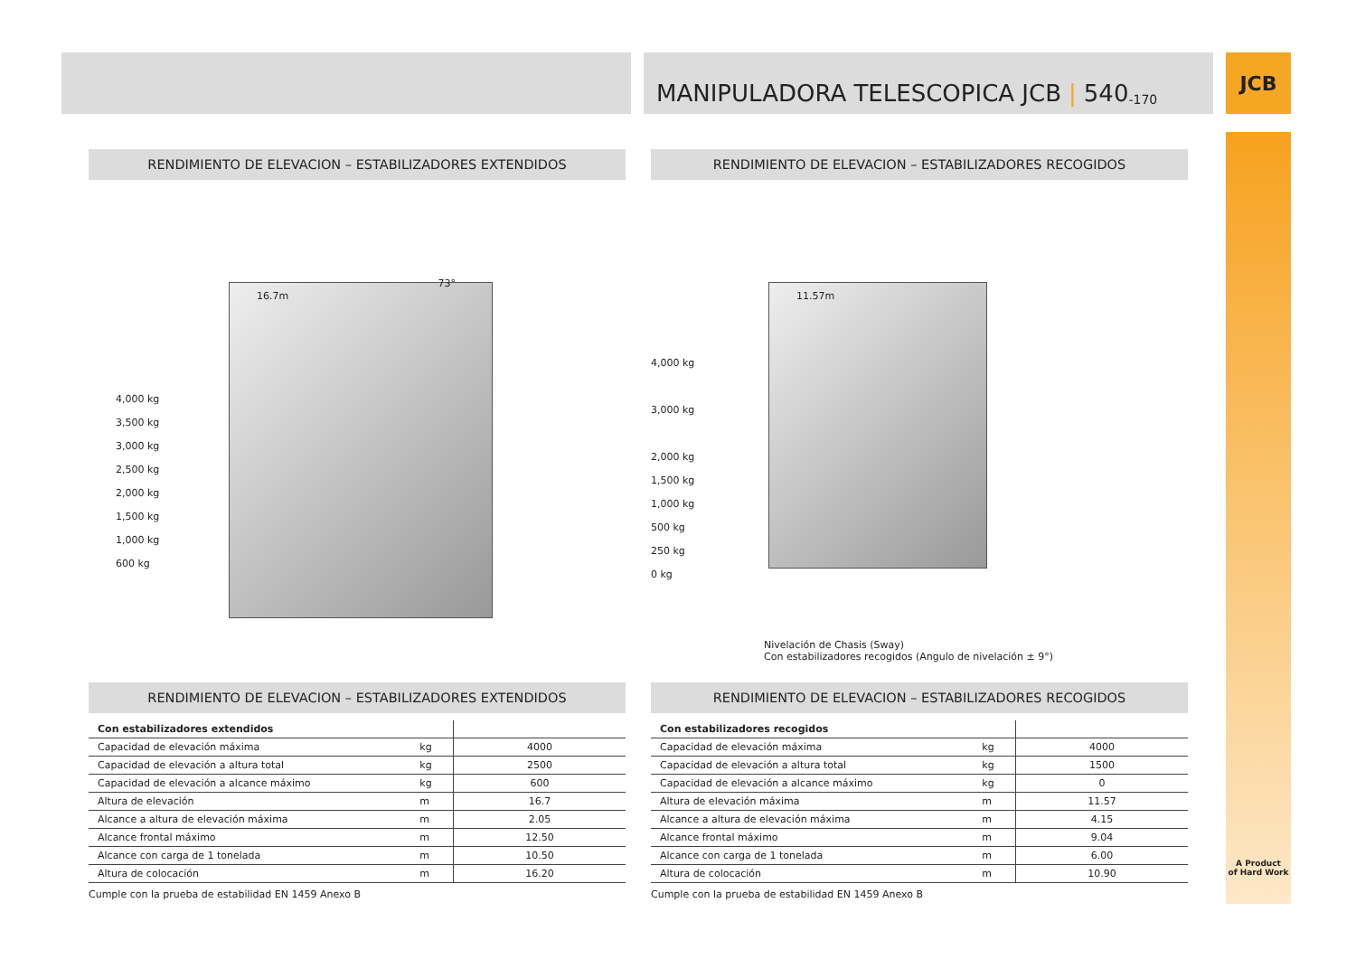MANIPULADORA TELESCOPICA JCB | 540 -170
JCB
A Product
of Hard Work
RENDIMIENTO DE ELEVACION – ESTABILIZADORES EXTENDIDOS
4,000 kg
3,500 kg
3,000 kg
2,500 kg
2,000 kg
1,500 kg
1,000 kg
600 kg
16.7m
73°
RENDIMIENTO DE ELEVACION – ESTABILIZADORES EXTENDIDOS
| Con estabilizadores extendidos | | |
| Capacidad de elevación máxima | kg | 4000 |
| Capacidad de elevación a altura total | kg | 2500 |
| Capacidad de elevación a alcance máximo | kg | 600 |
| Altura de elevación | m | 16.7 |
| Alcance a altura de elevación máxima | m | 2.05 |
| Alcance frontal máximo | m | 12.50 |
| Alcance con carga de 1 tonelada | m | 10.50 |
| Altura de colocación | m | 16.20 |
Cumple con la prueba de estabilidad EN 1459 Anexo B
RENDIMIENTO DE ELEVACION – ESTABILIZADORES RECOGIDOS
4,000 kg
3,000 kg
2,000 kg
1,500 kg
1,000 kg
500 kg
250 kg
0 kg
11.57m
Nivelación de Chasis (Sway)
Con estabilizadores recogidos (Angulo de nivelación ± 9°)
RENDIMIENTO DE ELEVACION – ESTABILIZADORES RECOGIDOS
| Con estabilizadores recogidos | | |
| Capacidad de elevación máxima | kg | 4000 |
| Capacidad de elevación a altura total | kg | 1500 |
| Capacidad de elevación a alcance máximo | kg | 0 |
| Altura de elevación máxima | m | 11.57 |
| Alcance a altura de elevación máxima | m | 4.15 |
| Alcance frontal máximo | m | 9.04 |
| Alcance con carga de 1 tonelada | m | 6.00 |
| Altura de colocación | m | 10.90 |
Cumple con la prueba de estabilidad EN 1459 Anexo B